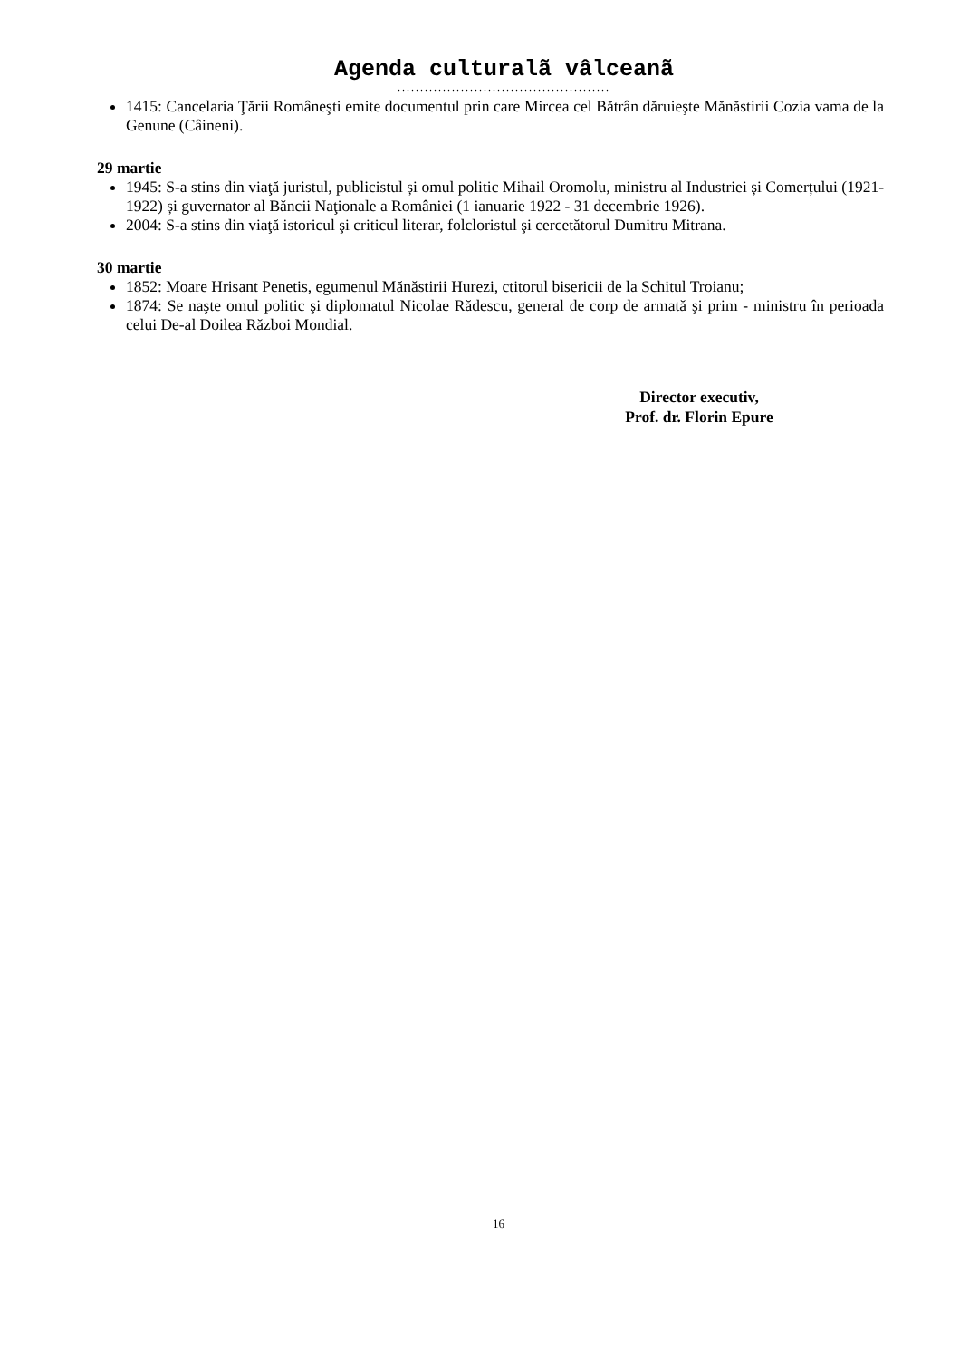Agenda culturalã vâlceanã
...............................................
1415: Cancelaria Ţării Româneşti emite documentul prin care Mircea cel Bătrân dăruieşte Mănăstirii Cozia vama de la Genune (Câineni).
29 martie
1945: S-a stins din viaţă juristul, publicistul și omul politic Mihail Oromolu, ministru al Industriei și Comerțului (1921-1922) și guvernator al Băncii Naţionale a României (1 ianuarie 1922 - 31 decembrie 1926).
2004: S-a stins din viaţă istoricul şi criticul literar, folcloristul şi cercetătorul Dumitru Mitrana.
30 martie
1852: Moare Hrisant Penetis, egumenul Mănăstirii Hurezi, ctitorul bisericii de la Schitul Troianu;
1874: Se naşte omul politic şi diplomatul Nicolae Rădescu, general de corp de armată şi prim - ministru în perioada celui De-al Doilea Război Mondial.
Director executiv,
Prof. dr. Florin Epure
16